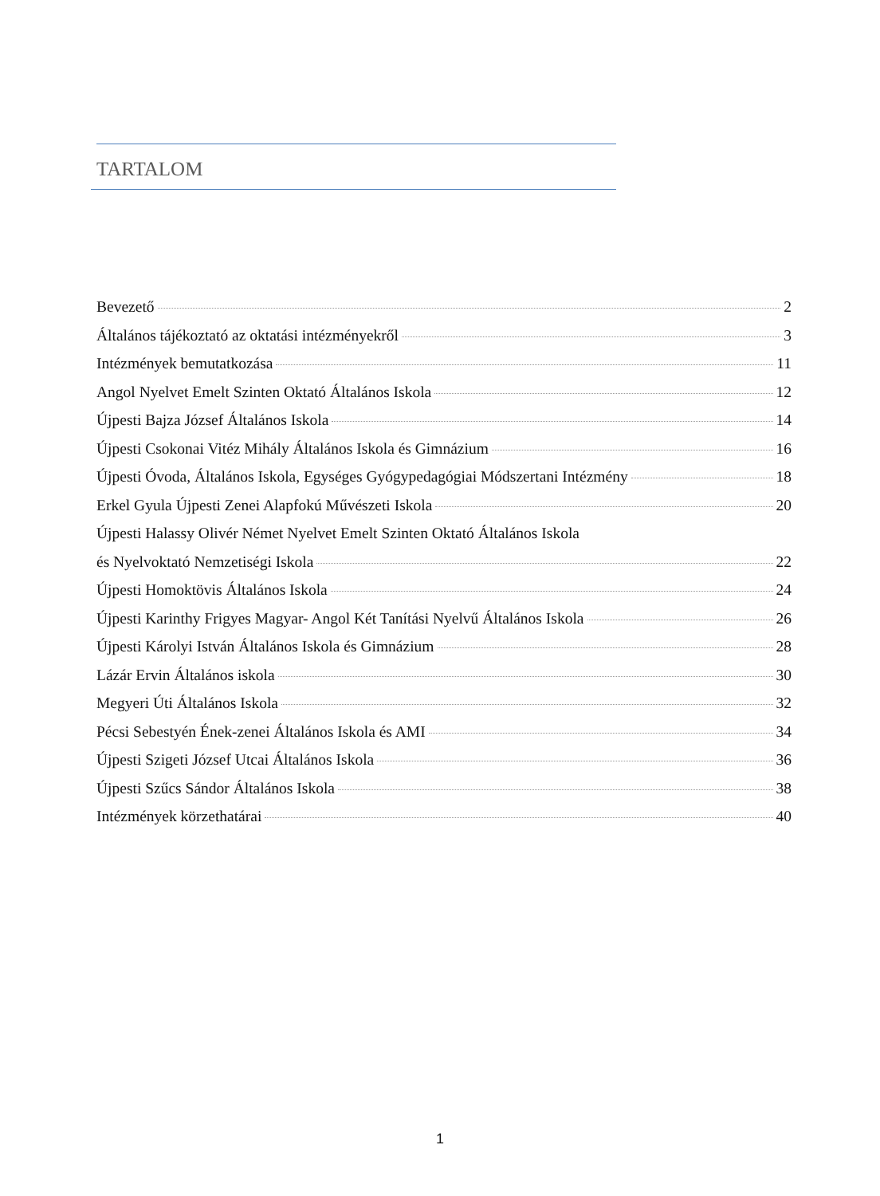TARTALOM
Bevezető 2
Általános tájékoztató az oktatási intézményekről 3
Intézmények bemutatkozása 11
Angol Nyelvet Emelt Szinten Oktató Általános Iskola 12
Újpesti Bajza József Általános Iskola 14
Újpesti Csokonai Vitéz Mihály Általános Iskola és Gimnázium 16
Újpesti Óvoda, Általános Iskola, Egységes Gyógypedagógiai Módszertani Intézmény 18
Erkel Gyula Újpesti Zenei Alapfokú Művészeti Iskola 20
Újpesti Halassy Olivér Német Nyelvet Emelt Szinten Oktató Általános Iskola
és Nyelvoktató Nemzetiségi Iskola 22
Újpesti Homoktövis Általános Iskola 24
Újpesti Karinthy Frigyes Magyar- Angol Két Tanítási Nyelvű Általános Iskola 26
Újpesti Károlyi István Általános Iskola és Gimnázium 28
Lázár Ervin Általános iskola 30
Megyeri Úti Általános Iskola 32
Pécsi Sebestyén Ének-zenei Általános Iskola és AMI 34
Újpesti Szigeti József Utcai Általános Iskola 36
Újpesti Szűcs Sándor Általános Iskola 38
Intézmények körzethatárai 40
1